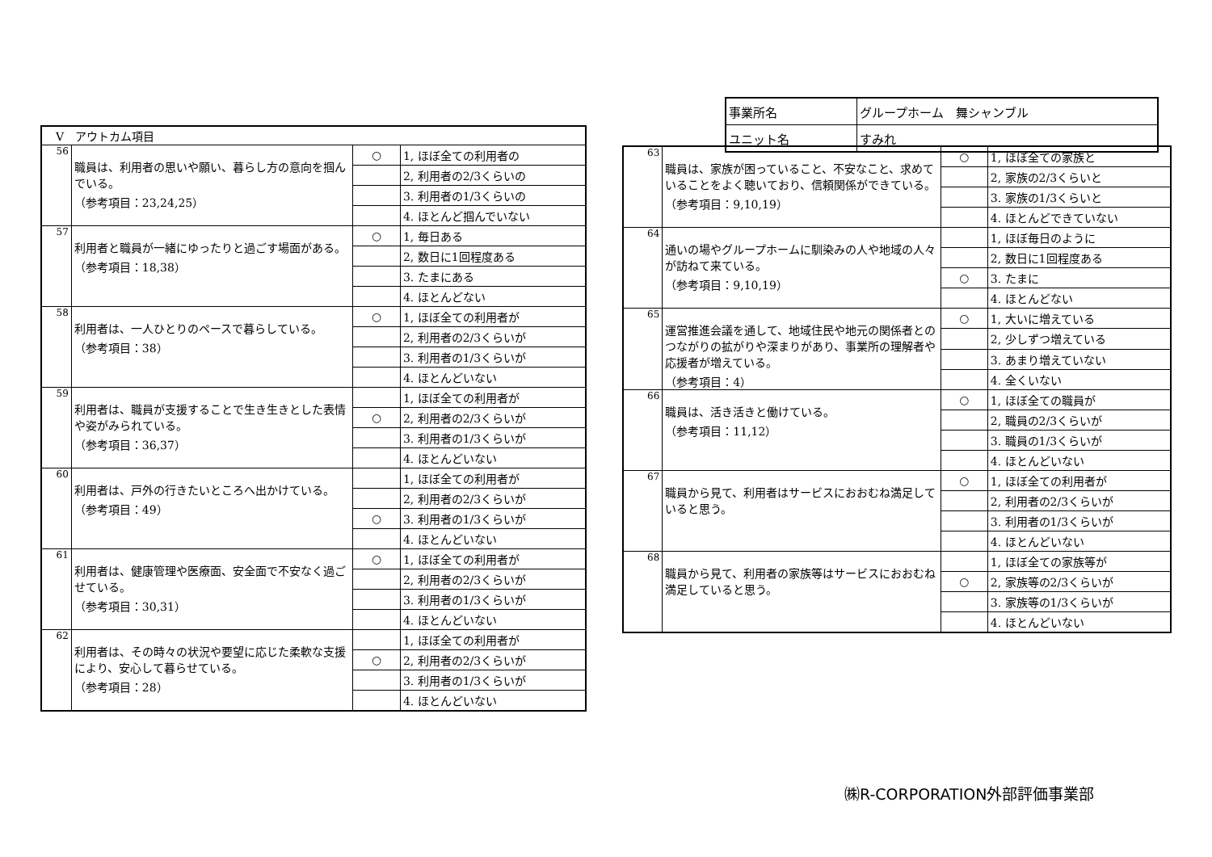| 事業所名 | グループホーム 舞シャンブル |
| ユニット名 | すみれ |
| V アウトカム項目 | | | |
| 56 | 職員は、利用者の思いや願い、暮らし方の意向を掴んでいる。 （参考項目：23,24,25） | ○ | 1, ほぼ全ての利用者の |
| | | | 2, 利用者の2/3くらいの |
| | | | 3. 利用者の1/3くらいの |
| | | | 4. ほとんど掴んでいない |
| 57 | 利用者と職員が一緒にゆったりと過ごす場面がある。 （参考項目：18,38） | ○ | 1, 毎日ある |
| | | | 2, 数日に1回程度ある |
| | | | 3. たまにある |
| | | | 4. ほとんどない |
| 58 | 利用者は、一人ひとりのペースで暮らしている。 （参考項目：38） | ○ | 1, ほぼ全ての利用者が |
| | | | 2, 利用者の2/3くらいが |
| | | | 3. 利用者の1/3くらいが |
| | | | 4. ほとんどいない |
| 59 | 利用者は、職員が支援することで生き生きとした表情や姿がみられている。 （参考項目：36,37） | | 1, ほぼ全ての利用者が |
| | | ○ | 2, 利用者の2/3くらいが |
| | | | 3. 利用者の1/3くらいが |
| | | | 4. ほとんどいない |
| 60 | 利用者は、戸外の行きたいところへ出かけている。 （参考項目：49） | | 1, ほぼ全ての利用者が |
| | | | 2, 利用者の2/3くらいが |
| | | ○ | 3. 利用者の1/3くらいが |
| | | | 4. ほとんどいない |
| 61 | 利用者は、健康管理や医療面、安全面で不安なく過ごせている。 （参考項目：30,31） | ○ | 1, ほぼ全ての利用者が |
| | | | 2, 利用者の2/3くらいが |
| | | | 3. 利用者の1/3くらいが |
| | | | 4. ほとんどいない |
| 62 | 利用者は、その時々の状況や要望に応じた柔軟な支援により、安心して暮らせている。 （参考項目：28） | | 1, ほぼ全ての利用者が |
| | | ○ | 2, 利用者の2/3くらいが |
| | | | 3. 利用者の1/3くらいが |
| | | | 4. ほとんどいない |
| 63 | 職員は、家族が困っていること、不安なこと、求めていることをよく聴いており、信頼関係ができている。 （参考項目：9,10,19） | ○ | 1, ほぼ全ての家族と |
| | | | 2, 家族の2/3くらいと |
| | | | 3. 家族の1/3くらいと |
| | | | 4. ほとんどできていない |
| 64 | 通いの場やグループホームに馴染みの人や地域の人々が訪ねて来ている。 （参考項目：9,10,19） | | 1, ほぼ毎日のように |
| | | | 2, 数日に1回程度ある |
| | | ○ | 3. たまに |
| | | | 4. ほとんどない |
| 65 | 運営推進会議を通して、地域住民や地元の関係者とのつながりの拡がりや深まりがあり、事業所の理解者や応援者が増えている。 （参考項目：4） | ○ | 1, 大いに増えている |
| | | | 2, 少しずつ増えている |
| | | | 3. あまり増えていない |
| | | | 4. 全くいない |
| 66 | 職員は、活き活きと働けている。 （参考項目：11,12） | ○ | 1, ほぼ全ての職員が |
| | | | 2, 職員の2/3くらいが |
| | | | 3. 職員の1/3くらいが |
| | | | 4. ほとんどいない |
| 67 | 職員から見て、利用者はサービスにおおむね満足していると思う。 | ○ | 1, ほぼ全ての利用者が |
| | | | 2, 利用者の2/3くらいが |
| | | | 3. 利用者の1/3くらいが |
| | | | 4. ほとんどいない |
| 68 | 職員から見て、利用者の家族等はサービスにおおむね満足していると思う。 | | 1, ほぼ全ての家族等が |
| | | ○ | 2, 家族等の2/3くらいが |
| | | | 3. 家族等の1/3くらいが |
| | | | 4. ほとんどいない |
㈱R-CORPORATION外部評価事業部